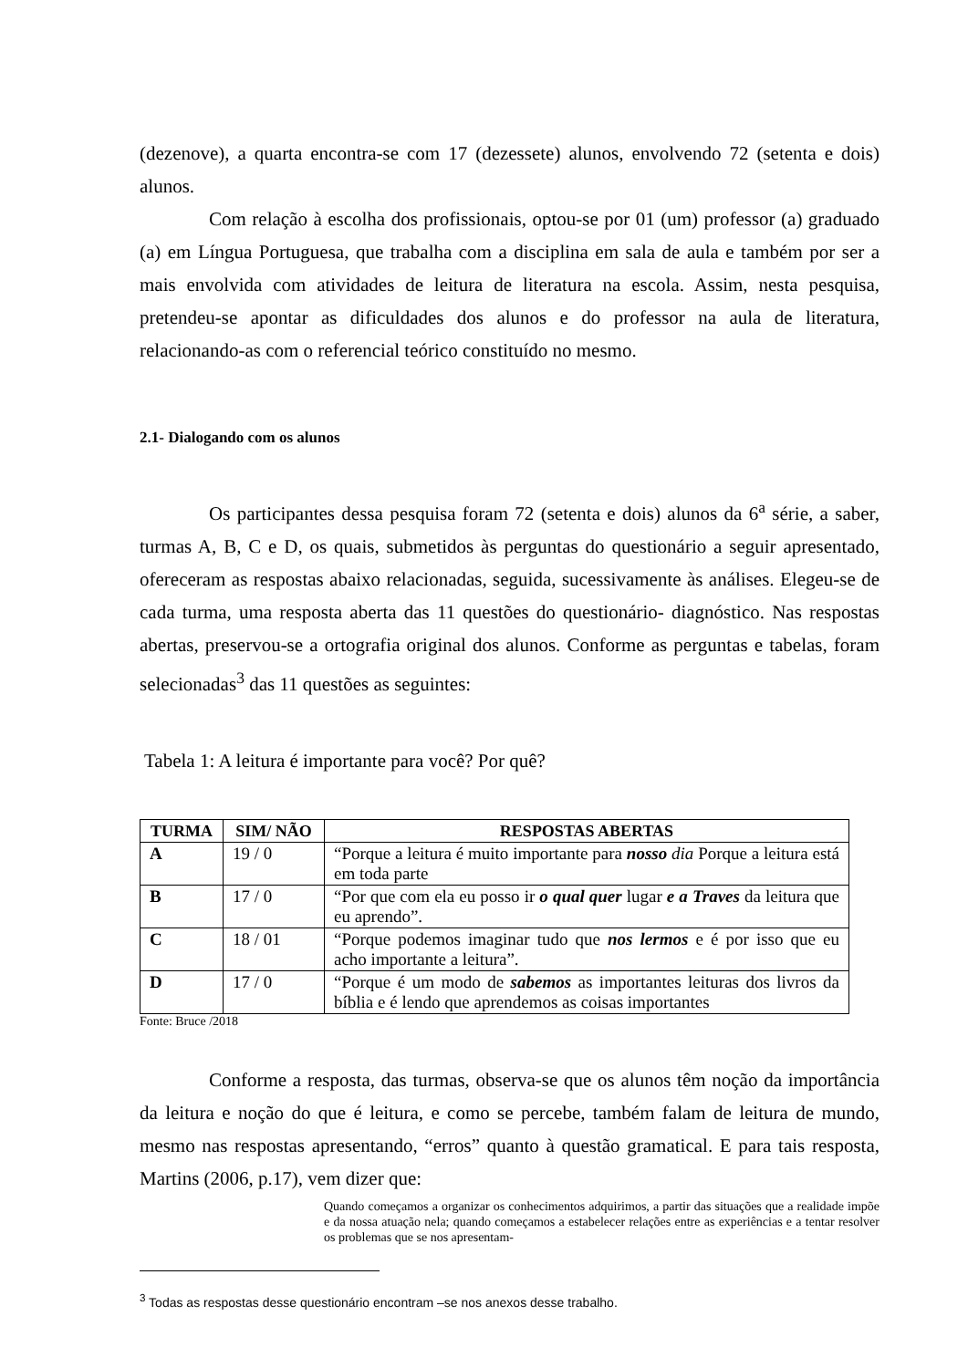(dezenove), a quarta encontra-se com 17 (dezessete) alunos, envolvendo 72 (setenta e dois) alunos.
Com relação à escolha dos profissionais, optou-se por 01 (um) professor (a) graduado (a) em Língua Portuguesa, que trabalha com a disciplina em sala de aula e também por ser a mais envolvida com atividades de leitura de literatura na escola. Assim, nesta pesquisa, pretendeu-se apontar as dificuldades dos alunos e do professor na aula de literatura, relacionando-as com o referencial teórico constituído no mesmo.
2.1- Dialogando com os alunos
Os participantes dessa pesquisa foram 72 (setenta e dois) alunos da 6<sup>a</sup> série, a saber, turmas A, B, C e D, os quais, submetidos às perguntas do questionário a seguir apresentado, ofereceram as respostas abaixo relacionadas, seguida, sucessivamente às análises. Elegeu-se de cada turma, uma resposta aberta das 11 questões do questionário- diagnóstico. Nas respostas abertas, preservou-se a ortografia original dos alunos. Conforme as perguntas e tabelas, foram selecionadas<sup>3</sup> das 11 questões as seguintes:
Tabela 1: A leitura é importante para você? Por quê?
| TURMA | SIM/ NÃO | RESPOSTAS ABERTAS |
| --- | --- | --- |
| A | 19 / 0 | “Porque a leitura é muito importante para nosso dia Porque a leitura está em toda parte |
| B | 17 / 0 | “Por que com ela eu posso ir o qual quer lugar e a Traves da leitura que eu aprendo”. |
| C | 18 / 01 | “Porque podemos imaginar tudo que nos lermos e é por isso que eu acho importante a leitura”. |
| D | 17 / 0 | “Porque é um modo de sabemos as importantes leituras dos livros da bíblia e é lendo que aprendemos as coisas importantes |
Fonte: Bruce /2018
Conforme a resposta, das turmas, observa-se que os alunos têm noção da importância da leitura e noção do que é leitura, e como se percebe, também falam de leitura de mundo, mesmo nas respostas apresentando, “erros” quanto à questão gramatical. E para tais resposta, Martins (2006, p.17), vem dizer que:
Quando começamos a organizar os conhecimentos adquirimos, a partir das situações que a realidade impõe e da nossa atuação nela; quando começamos a estabelecer relações entre as experiências e a tentar resolver os problemas que se nos apresentam-
<sup>3</sup> Todas as respostas desse questionário encontram –se nos anexos desse trabalho.